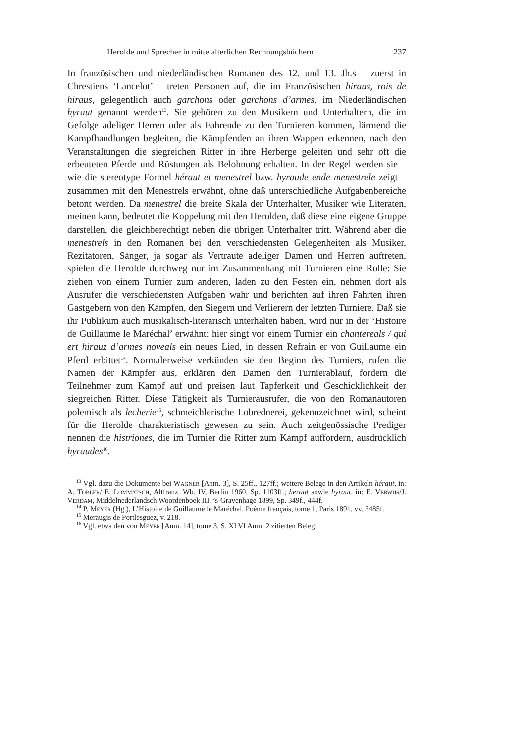Herolde und Sprecher in mittelalterlichen Rechnungsbüchern 237
In französischen und niederländischen Romanen des 12. und 13. Jh.s – zuerst in Chrestiens ‘Lancelot’ – treten Personen auf, die im Französischen hiraus, rois de hiraus, gelegentlich auch garchons oder garchons d’armes, im Niederländischen hyraut genannt werden<sup>13</sup>. Sie gehören zu den Musikern und Unterhaltern, die im Gefolge adeliger Herren oder als Fahrende zu den Turnieren kommen, lärmend die Kampfhandlungen begleiten, die Kämpfenden an ihren Wappen erkennen, nach den Veranstaltungen die siegreichen Ritter in ihre Herberge geleiten und sehr oft die erbeuteten Pferde und Rüstungen als Belohnung erhalten. In der Regel werden sie – wie die stereotype Formel héraut et menestrel bzw. hyraude ende menestrele zeigt – zusammen mit den Menestrels erwähnt, ohne daß unterschiedliche Aufgabenbereiche betont werden. Da menestrel die breite Skala der Unterhalter, Musiker wie Literaten, meinen kann, bedeutet die Koppelung mit den Herolden, daß diese eine eigene Gruppe darstellen, die gleichberechtigt neben die übrigen Unterhalter tritt. Während aber die menestrels in den Romanen bei den verschiedensten Gelegenheiten als Musiker, Rezitatoren, Sänger, ja sogar als Vertraute adeliger Damen und Herren auftreten, spielen die Herolde durchweg nur im Zusammenhang mit Turnieren eine Rolle: Sie ziehen von einem Turnier zum anderen, laden zu den Festen ein, nehmen dort als Ausrufer die verschiedensten Aufgaben wahr und berichten auf ihren Fahrten ihren Gastgebern von den Kämpfen, den Siegern und Verlierern der letzten Turniere. Daß sie ihr Publikum auch musikalisch-literarisch unterhalten haben, wird nur in der ‘Histoire de Guillaume le Maréchal’ erwähnt: hier singt vor einem Turnier ein chantereals / qui ert hirauz d’armes noveals ein neues Lied, in dessen Refrain er von Guillaume ein Pferd erbittet<sup>14</sup>. Normalerweise verkünden sie den Beginn des Turniers, rufen die Namen der Kämpfer aus, erklären den Damen den Turnierablauf, fordern die Teilnehmer zum Kampf auf und preisen laut Tapferkeit und Geschicklichkeit der siegreichen Ritter. Diese Tätigkeit als Turnierausrufer, die von den Romanautoren polemisch als lecherie<sup>15</sup>, schmeichlerische Lobrednerei, gekennzeichnet wird, scheint für die Herolde charakteristisch gewesen zu sein. Auch zeitgenössische Prediger nennen die histriones, die im Turnier die Ritter zum Kampf auffordern, ausdrücklich hyraudes<sup>16</sup>.
<sup>13</sup> Vgl. dazu die Dokumente bei Wagner [Anm. 3], S. 25ff., 127ff.; weitere Belege in den Artikeln héraut, in: A. Tobler/ E. Lommatsch, Altfranz. Wb. IV, Berlin 1960, Sp. 1103ff.; heraut sowie hyraut, in: E. Verwijs/J. Verdam, Middelnederlandsch Woordenboek III, ’s-Gravenhage 1899, Sp. 349f., 444f.
<sup>14</sup> P. Meyer (Hg.), L’Histoire de Guillaume le Maréchal. Poème français, tome 1, Paris 1891, vv. 3485f.
<sup>15</sup> Meraugis de Portlesguez, v. 218.
<sup>16</sup> Vgl. etwa den von Meyer [Anm. 14], tome 3, S. XLVI Anm. 2 zitierten Beleg.